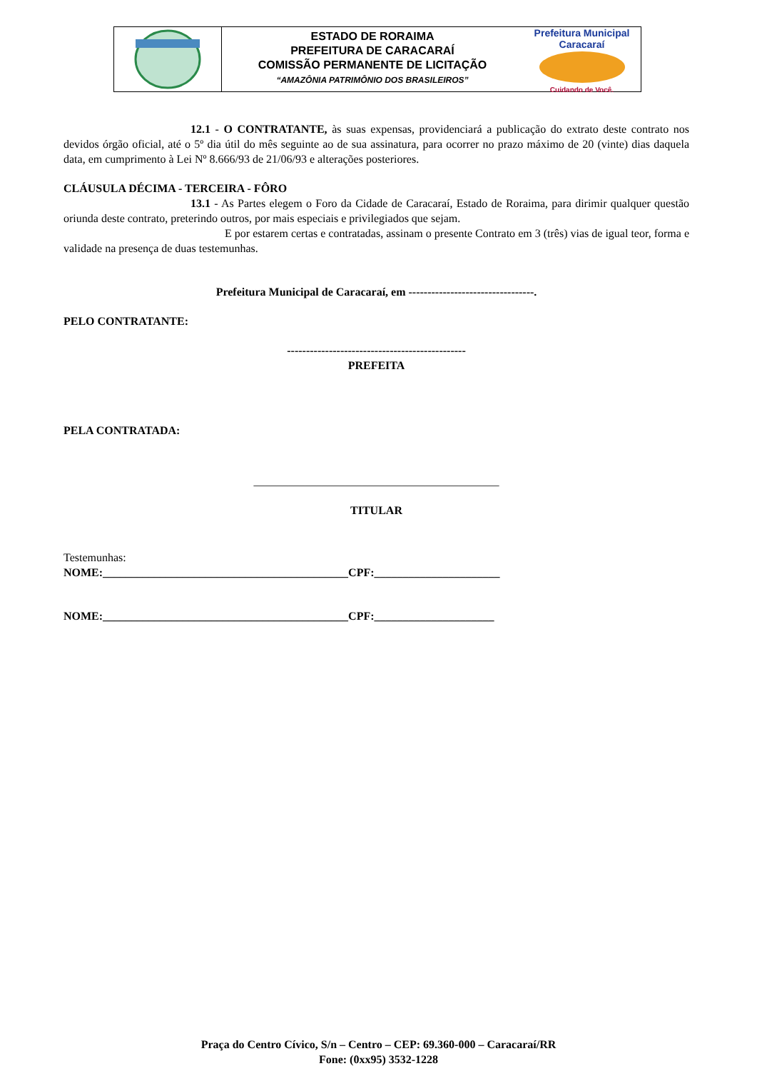ESTADO DE RORAIMA
PREFEITURA DE CARACARAÍ
COMISSÃO PERMANENTE DE LICITAÇÃO
“AMAZÔNIA PATRIMÔNIO DOS BRASILEIROS”
Prefeitura Municipal
Caracaraí
Cuidando de Você.
12.1 - O CONTRATANTE, às suas expensas, providenciará a publicação do extrato deste contrato nos devidos órgão oficial, até o 5º dia útil do mês seguinte ao de sua assinatura, para ocorrer no prazo máximo de 20 (vinte) dias daquela data, em cumprimento à Lei Nº 8.666/93 de 21/06/93 e alterações posteriores.
CLÁUSULA DÉCIMA - TERCEIRA - FÔRO
13.1 - As Partes elegem o Foro da Cidade de Caracaraí, Estado de Roraima, para dirimir qualquer questão oriunda deste contrato, preterindo outros, por mais especiais e privilegiados que sejam.
E por estarem certas e contratadas, assinam o presente Contrato em 3 (três) vias de igual teor, forma e validade na presença de duas testemunhas.
Prefeitura Municipal de Caracaraí, em ---------------------------------.
PELO CONTRATANTE:
-----------------------------------------------
PREFEITA
PELA CONTRATADA:
___________________________________________
TITULAR
Testemunhas:
NOME:___________________________________________CPF:______________________
NOME:___________________________________________CPF:_____________________
Praça do Centro Cívico, S/n – Centro – CEP: 69.360-000 – Caracaraí/RR
Fone: (0xx95) 3532-1228